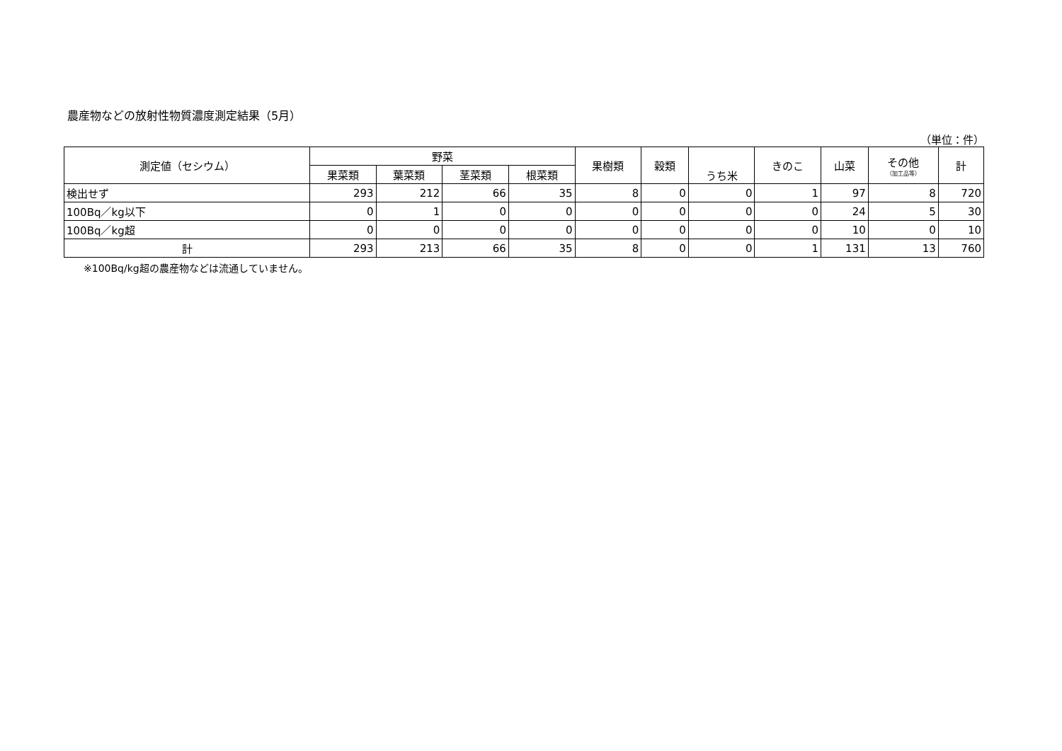農産物などの放射性物質濃度測定結果（5月）
（単位：件）
| 測定値（セシウム） | 野菜 | | | | 果樹類 | 穀類 | うち米 | きのこ | 山菜 | その他 （加工品等） | 計 |
| --- | --- | --- | --- | --- | --- | --- | --- | --- | --- | --- | --- |
| | 果菜類 | 葉菜類 | 茎菜類 | 根菜類 | | | | | | | |
| 検出せず | 293 | 212 | 66 | 35 | 8 | 0 | 0 | 1 | 97 | 8 | 720 |
| 100Bq／kg以下 | 0 | 1 | 0 | 0 | 0 | 0 | 0 | 0 | 24 | 5 | 30 |
| 100Bq／kg超 | 0 | 0 | 0 | 0 | 0 | 0 | 0 | 0 | 10 | 0 | 10 |
| 計 | 293 | 213 | 66 | 35 | 8 | 0 | 0 | 1 | 131 | 13 | 760 |
※100Bq/kg超の農産物などは流通していません。